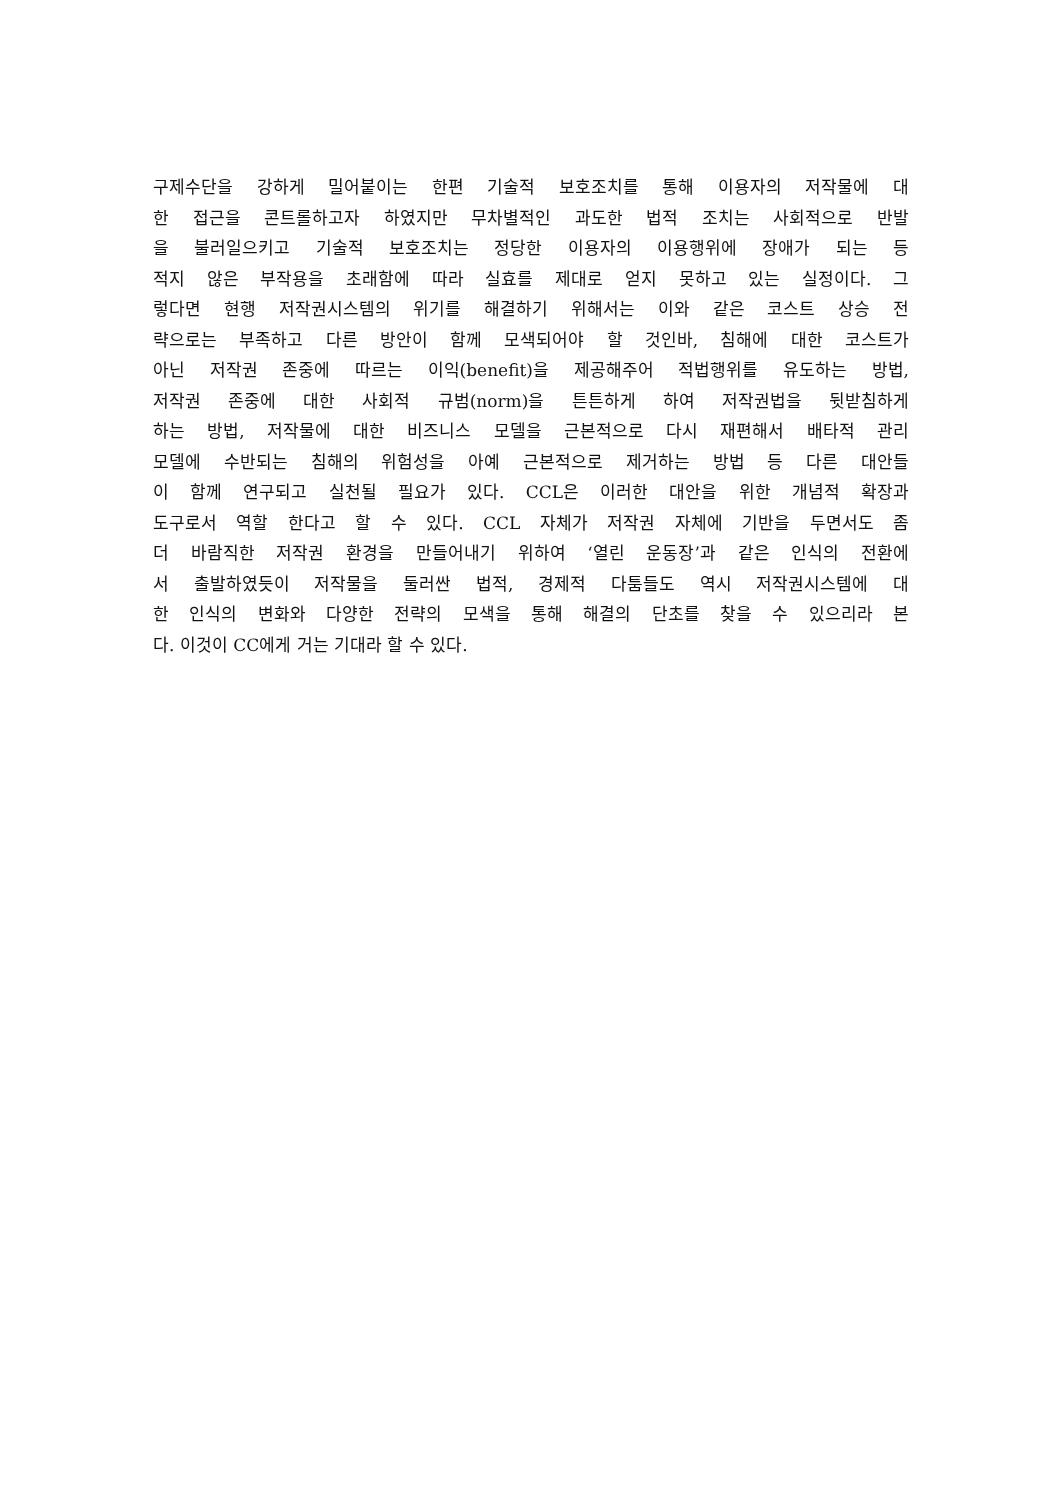구제수단을 강하게 밀어붙이는 한편 기술적 보호조치를 통해 이용자의 저작물에 대
한 접근을 콘트롤하고자 하였지만 무차별적인 과도한 법적 조치는 사회적으로 반발
을 불러일으키고 기술적 보호조치는 정당한 이용자의 이용행위에 장애가 되는 등
적지 않은 부작용을 초래함에 따라 실효를 제대로 얻지 못하고 있는 실정이다. 그
렇다면 현행 저작권시스템의 위기를 해결하기 위해서는 이와 같은 코스트 상승 전
략으로는 부족하고 다른 방안이 함께 모색되어야 할 것인바, 침해에 대한 코스트가
아닌 저작권 존중에 따르는 이익(benefit)을 제공해주어 적법행위를 유도하는 방법,
저작권 존중에 대한 사회적 규범(norm)을 튼튼하게 하여 저작권법을 뒷받침하게
하는 방법, 저작물에 대한 비즈니스 모델을 근본적으로 다시 재편해서 배타적 관리
모델에 수반되는 침해의 위험성을 아예 근본적으로 제거하는 방법 등 다른 대안들
이 함께 연구되고 실천될 필요가 있다. CCL은 이러한 대안을 위한 개념적 확장과
도구로서 역할 한다고 할 수 있다. CCL 자체가 저작권 자체에 기반을 두면서도 좀
더 바람직한 저작권 환경을 만들어내기 위하여 ‘열린 운동장’과 같은 인식의 전환에
서 출발하였듯이 저작물을 둘러싼 법적, 경제적 다툼들도 역시 저작권시스템에 대
한 인식의 변화와 다양한 전략의 모색을 통해 해결의 단초를 찾을 수 있으리라 본
다. 이것이 CC에게 거는 기대라 할 수 있다.